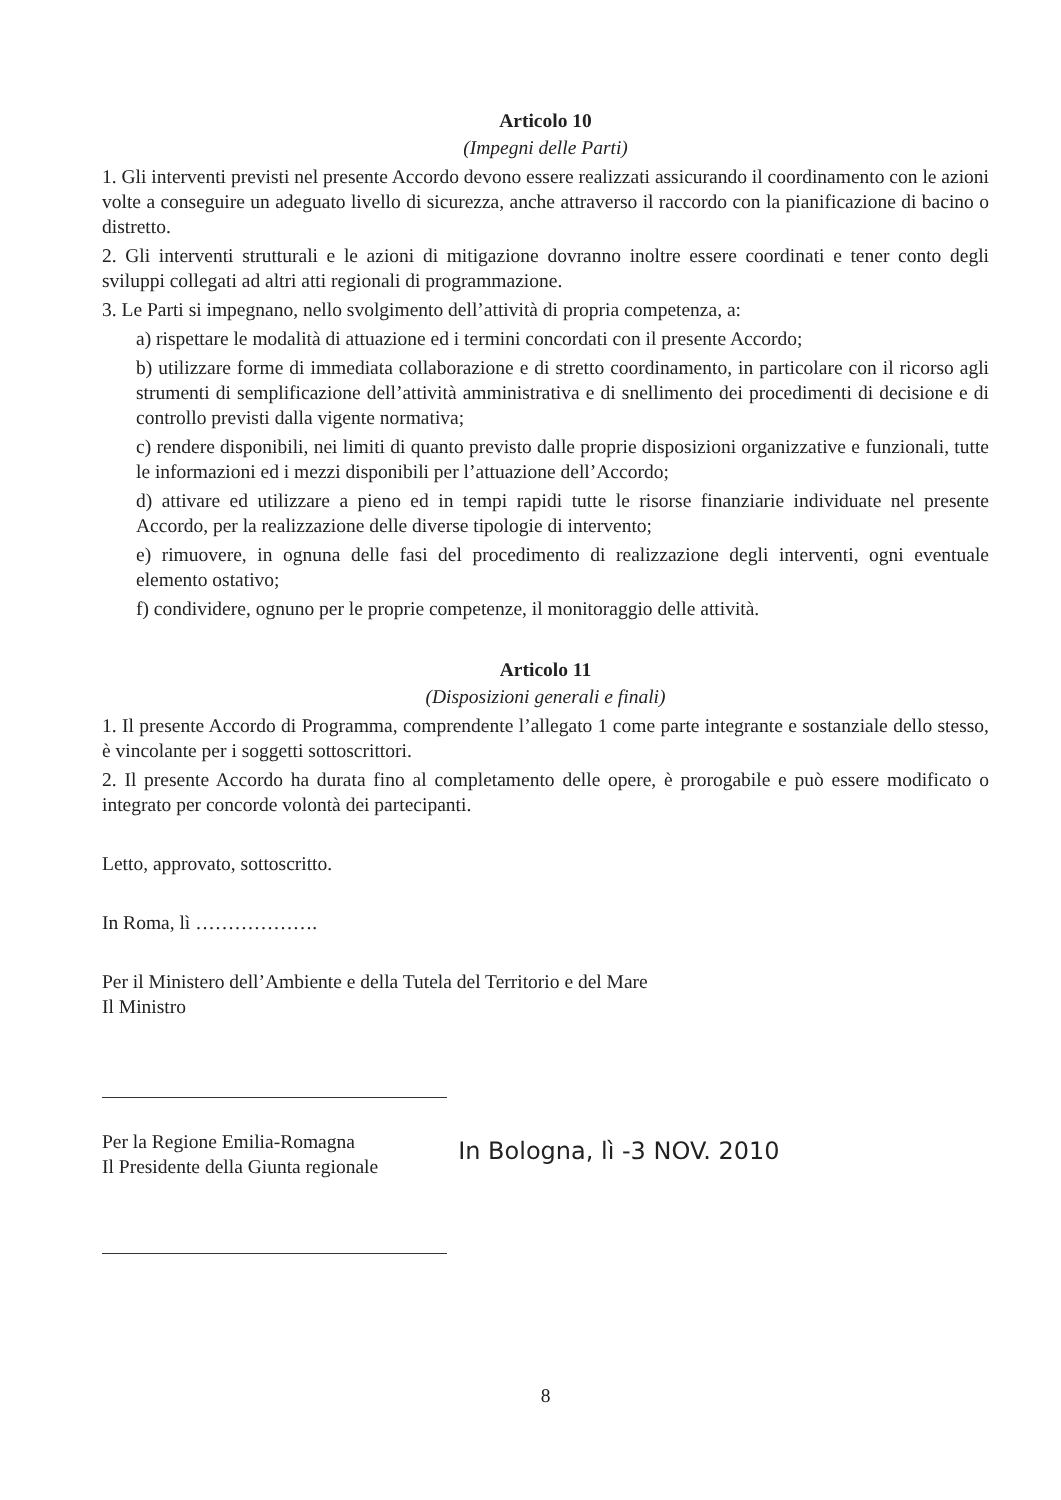Articolo 10
(Impegni delle Parti)
1. Gli interventi previsti nel presente Accordo devono essere realizzati assicurando il coordinamento con le azioni volte a conseguire un adeguato livello di sicurezza, anche attraverso il raccordo con la pianificazione di bacino o distretto.
2. Gli interventi strutturali e le azioni di mitigazione dovranno inoltre essere coordinati e tener conto degli sviluppi collegati ad altri atti regionali di programmazione.
3. Le Parti si impegnano, nello svolgimento dell’attività di propria competenza, a:
a) rispettare le modalità di attuazione ed i termini concordati con il presente Accordo;
b) utilizzare forme di immediata collaborazione e di stretto coordinamento, in particolare con il ricorso agli strumenti di semplificazione dell’attività amministrativa e di snellimento dei procedimenti di decisione e di controllo previsti dalla vigente normativa;
c) rendere disponibili, nei limiti di quanto previsto dalle proprie disposizioni organizzative e funzionali, tutte le informazioni ed i mezzi disponibili per l’attuazione dell’Accordo;
d) attivare ed utilizzare a pieno ed in tempi rapidi tutte le risorse finanziarie individuate nel presente Accordo, per la realizzazione delle diverse tipologie di intervento;
e) rimuovere, in ognuna delle fasi del procedimento di realizzazione degli interventi, ogni eventuale elemento ostativo;
f) condividere, ognuno per le proprie competenze, il monitoraggio delle attività.
Articolo 11
(Disposizioni generali e finali)
1. Il presente Accordo di Programma, comprendente l’allegato 1 come parte integrante e sostanziale dello stesso, è vincolante per i soggetti sottoscrittori.
2. Il presente Accordo ha durata fino al completamento delle opere, è prorogabile e può essere modificato o integrato per concorde volontà dei partecipanti.
Letto, approvato, sottoscritto.
In Roma, lì ……………….
Per il Ministero dell’Ambiente e della Tutela del Territorio e del Mare
Il Ministro
Per la Regione Emilia-Romagna
Il Presidente della Giunta regionale
In Bologna, lì -3 NOV. 2010
8